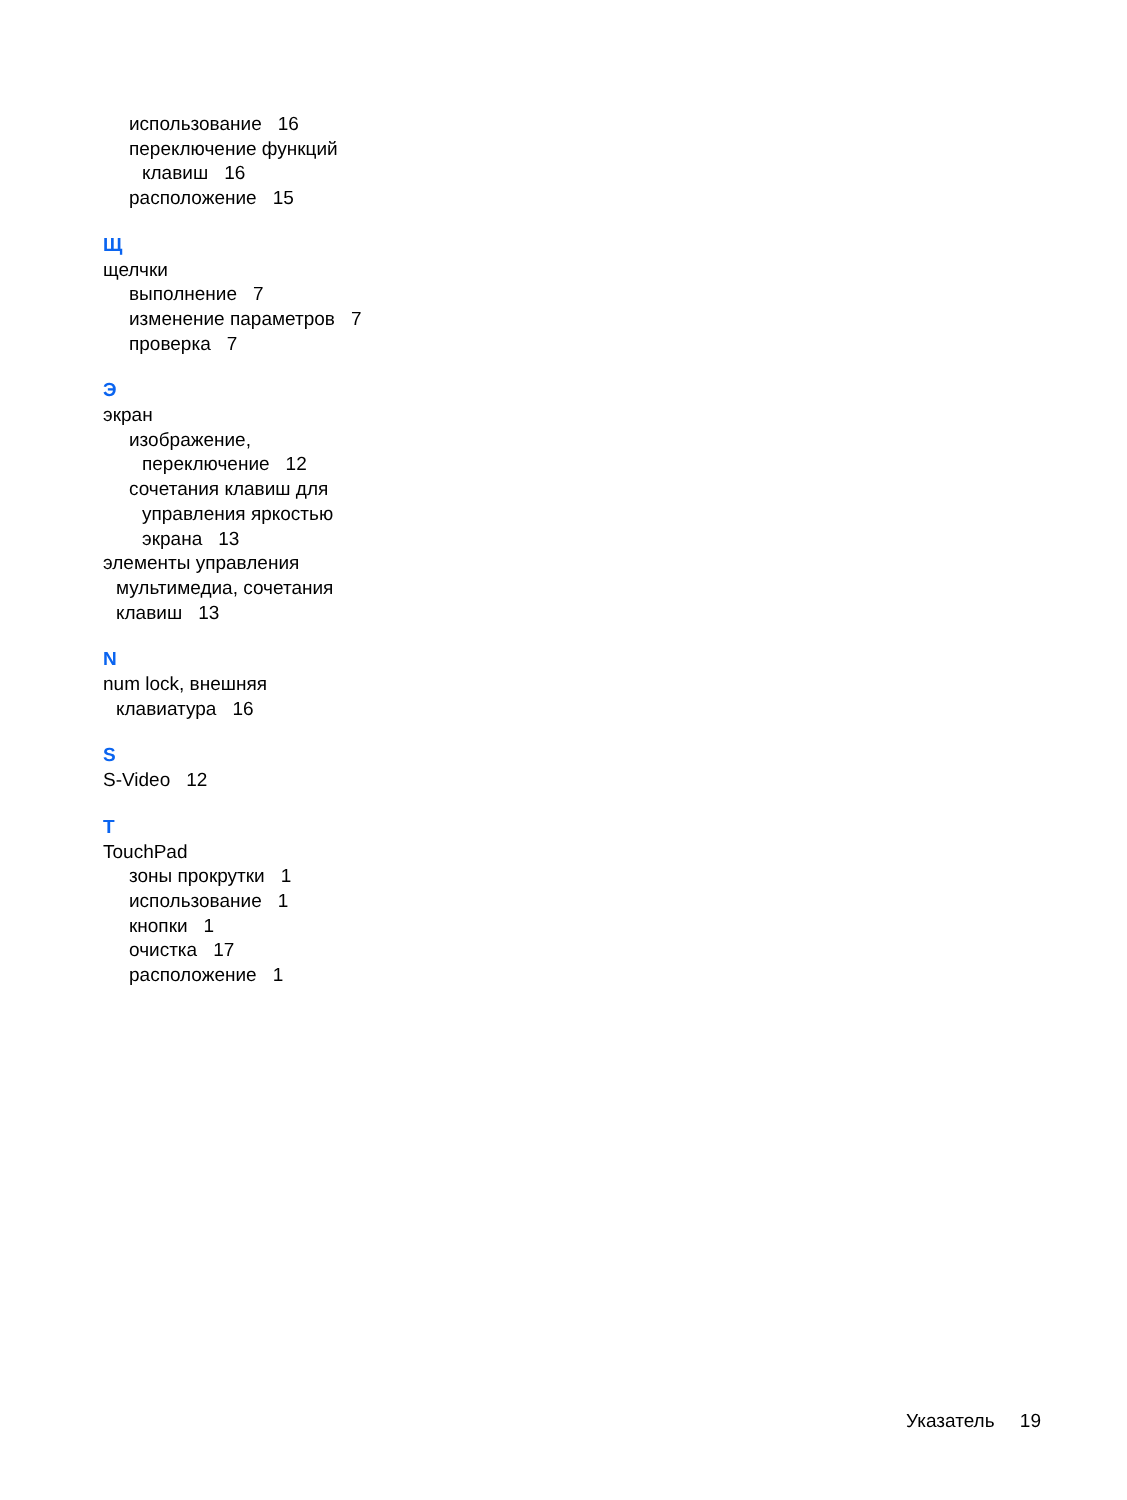использование 16
переключение функций
клавиш 16
расположение 15
Щ
щелчки
выполнение 7
изменение параметров 7
проверка 7
Э
экран
изображение,
переключение 12
сочетания клавиш для
управления яркостью
экрана 13
элементы управления
мультимедиа, сочетания
клавиш 13
N
num lock, внешняя
клавиатура 16
S
S-Video 12
T
TouchPad
зоны прокрутки 1
использование 1
кнопки 1
очистка 17
расположение 1
Указатель 19